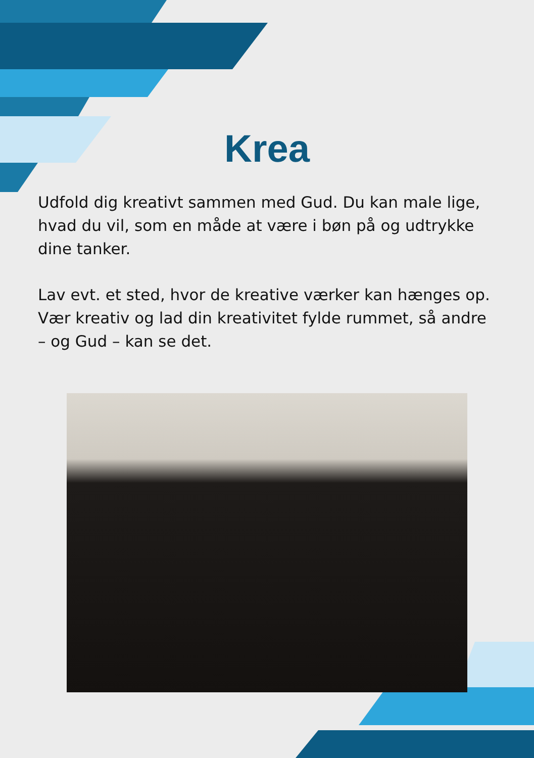Krea
Udfold dig kreativt sammen med Gud. Du kan male lige, hvad du vil, som en måde at være i bøn på og udtrykke dine tanker.
Lav evt. et sted, hvor de kreative værker kan hænges op. Vær kreativ og lad din kreativitet fylde rummet, så andre – og Gud – kan se det.